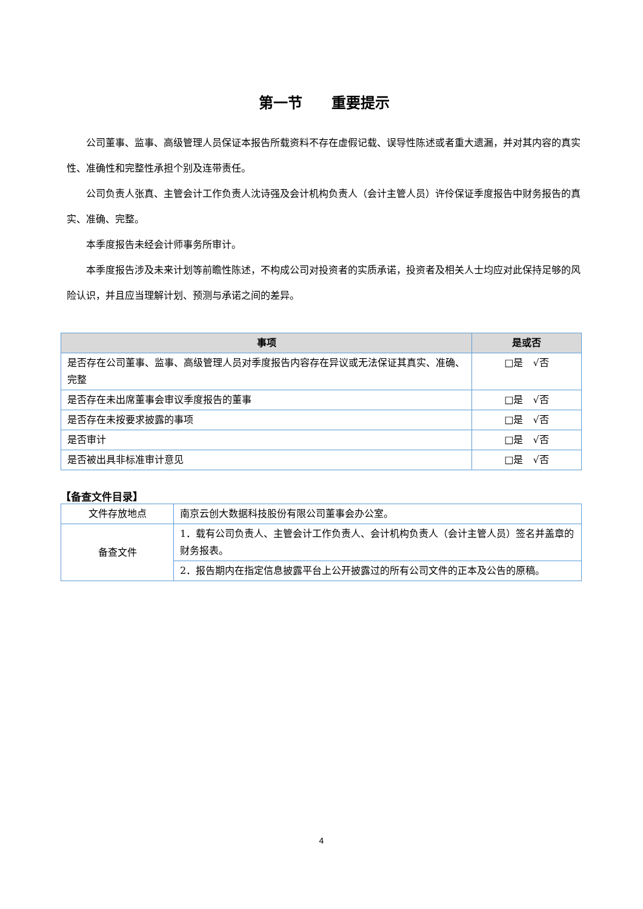第一节　　重要提示
公司董事、监事、高级管理人员保证本报告所载资料不存在虚假记载、误导性陈述或者重大遗漏，并对其内容的真实性、准确性和完整性承担个别及连带责任。
公司负责人张真、主管会计工作负责人沈诗强及会计机构负责人（会计主管人员）许伶保证季度报告中财务报告的真实、准确、完整。
本季度报告未经会计师事务所审计。
本季度报告涉及未来计划等前瞻性陈述，不构成公司对投资者的实质承诺，投资者及相关人士均应对此保持足够的风险认识，并且应当理解计划、预测与承诺之间的差异。
| 事项 | 是或否 |
| --- | --- |
| 是否存在公司董事、监事、高级管理人员对季度报告内容存在异议或无法保证其真实、准确、完整 | □是 √否 |
| 是否存在未出席董事会审议季度报告的董事 | □是 √否 |
| 是否存在未按要求披露的事项 | □是 √否 |
| 是否审计 | □是 √否 |
| 是否被出具非标准审计意见 | □是 √否 |
【备查文件目录】
| 文件存放地点 | 南京云创大数据科技股份有限公司董事会办公室。 |
| 备查文件 | 1．载有公司负责人、主管会计工作负责人、会计机构负责人（会计主管人员）签名并盖章的财务报表。 |
| | 2．报告期内在指定信息披露平台上公开披露过的所有公司文件的正本及公告的原稿。 |
4